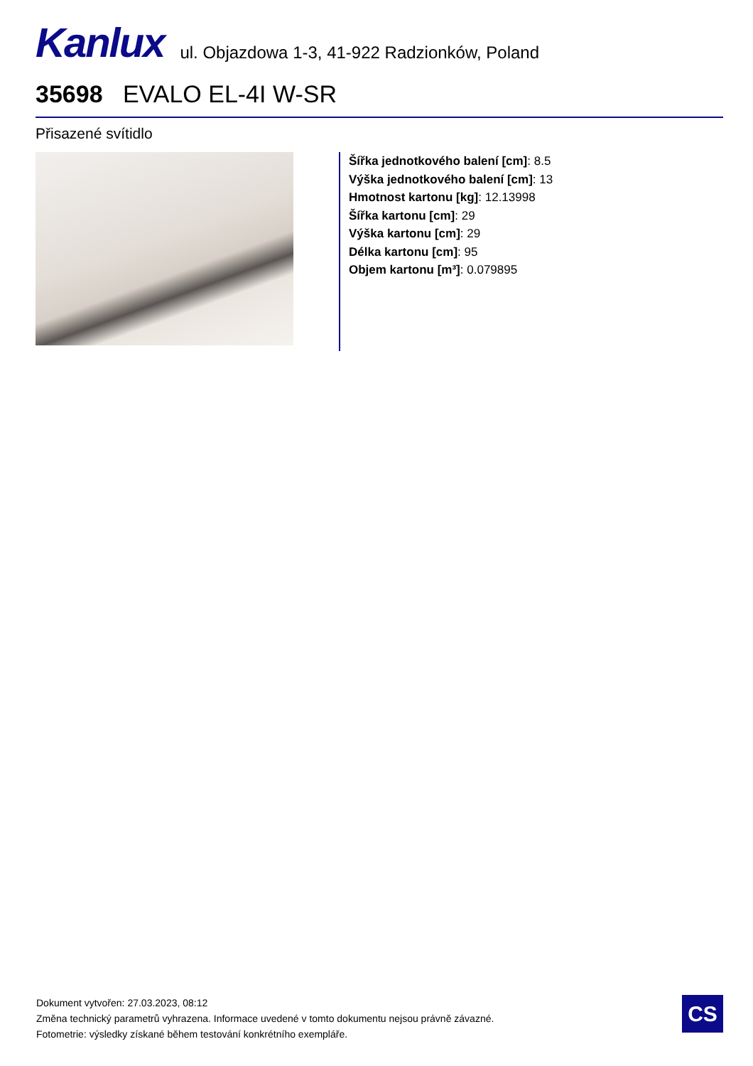Kanlux ul. Objazdowa 1-3, 41-922 Radzionków, Poland
35698 EVALO EL-4I W-SR
Přisazené svítidlo
Šířka jednotkového balení [cm]: 8.5
Výška jednotkového balení [cm]: 13
Hmotnost kartonu [kg]: 12.13998
Šířka kartonu [cm]: 29
Výška kartonu [cm]: 29
Délka kartonu [cm]: 95
Objem kartonu [m³]: 0.079895
Dokument vytvořen: 27.03.2023, 08:12
Změna technický parametrů vyhrazena. Informace uvedené v tomto dokumentu nejsou právně závazné.
Fotometrie: výsledky získané během testování konkrétního exempláře.
CS